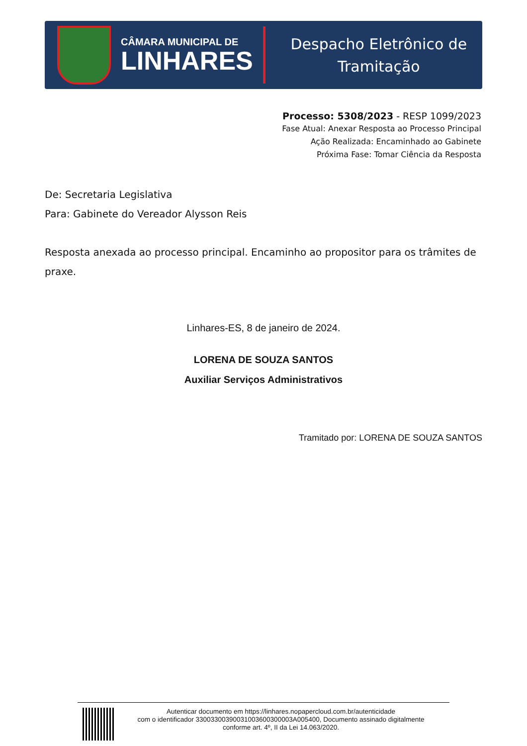CÂMARA MUNICIPAL DE
LINHARES
Despacho Eletrônico de
Tramitação
Processo: 5308/2023 - RESP 1099/2023
Fase Atual: Anexar Resposta ao Processo Principal
Ação Realizada: Encaminhado ao Gabinete
Próxima Fase: Tomar Ciência da Resposta
De: Secretaria Legislativa
Para: Gabinete do Vereador Alysson Reis
Resposta anexada ao processo principal. Encaminho ao propositor para os trâmites de praxe.
Linhares-ES, 8 de janeiro de 2024.
LORENA DE SOUZA SANTOS
Auxiliar Serviços Administrativos
Tramitado por: LORENA DE SOUZA SANTOS
Autenticar documento em https://linhares.nopapercloud.com.br/autenticidade
com o identificador 33003300390031003600300003A005400, Documento assinado digitalmente
conforme art. 4º, II da Lei 14.063/2020.